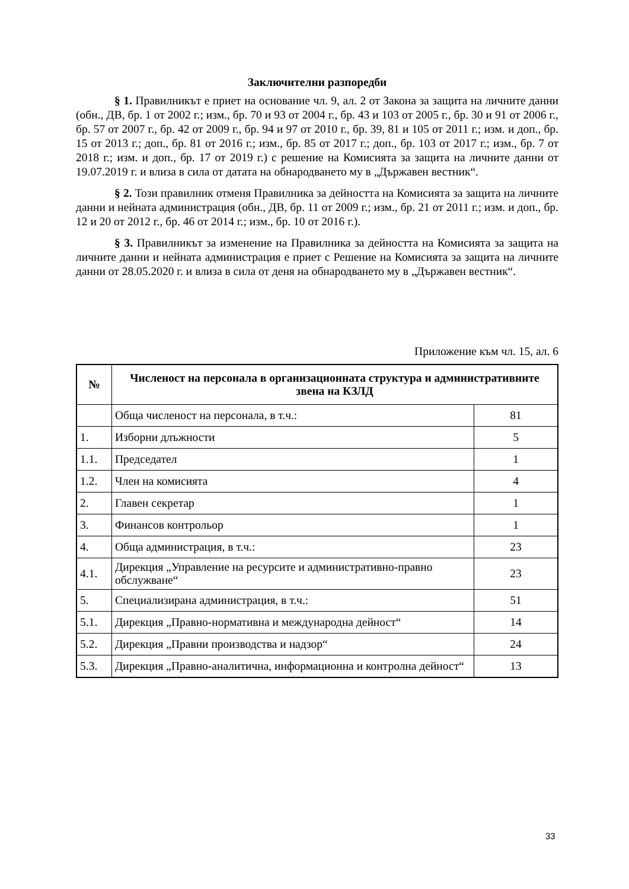Заключителни разпоредби
§ 1. Правилникът е приет на основание чл. 9, ал. 2 от Закона за защита на личните данни (обн., ДВ, бр. 1 от 2002 г.; изм., бр. 70 и 93 от 2004 г., бр. 43 и 103 от 2005 г., бр. 30 и 91 от 2006 г., бр. 57 от 2007 г., бр. 42 от 2009 г., бр. 94 и 97 от 2010 г., бр. 39, 81 и 105 от 2011 г.; изм. и доп., бр. 15 от 2013 г.; доп., бр. 81 от 2016 г.; изм., бр. 85 от 2017 г.; доп., бр. 103 от 2017 г.; изм., бр. 7 от 2018 г.; изм. и доп., бр. 17 от 2019 г.) с решение на Комисията за защита на личните данни от 19.07.2019 г. и влиза в сила от датата на обнародването му в „Държавен вестник“.
§ 2. Този правилник отменя Правилника за дейността на Комисията за защита на личните данни и нейната администрация (обн., ДВ, бр. 11 от 2009 г.; изм., бр. 21 от 2011 г.; изм. и доп., бр. 12 и 20 от 2012 г., бр. 46 от 2014 г.; изм., бр. 10 от 2016 г.).
§ 3. Правилникът за изменение на Правилника за дейността на Комисията за защита на личните данни и нейната администрация е приет с Решение на Комисията за защита на личните данни от 28.05.2020 г. и влиза в сила от деня на обнародването му в „Държавен вестник“.
Приложение към чл. 15, ал. 6
| № | Численост на персонала в организационната структура и административните звена на КЗЛД | |
| --- | --- | --- |
| | Обща численост на персонала, в т.ч.: | 81 |
| 1. | Изборни длъжности | 5 |
| 1.1. | Председател | 1 |
| 1.2. | Член на комисията | 4 |
| 2. | Главен секретар | 1 |
| 3. | Финансов контрольор | 1 |
| 4. | Обща администрация, в т.ч.: | 23 |
| 4.1. | Дирекция „Управление на ресурсите и административно-правно обслужване“ | 23 |
| 5. | Специализирана администрация, в т.ч.: | 51 |
| 5.1. | Дирекция „Правно-нормативна и международна дейност“ | 14 |
| 5.2. | Дирекция „Правни производства и надзор“ | 24 |
| 5.3. | Дирекция „Правно-аналитична, информационна и контролна дейност“ | 13 |
33